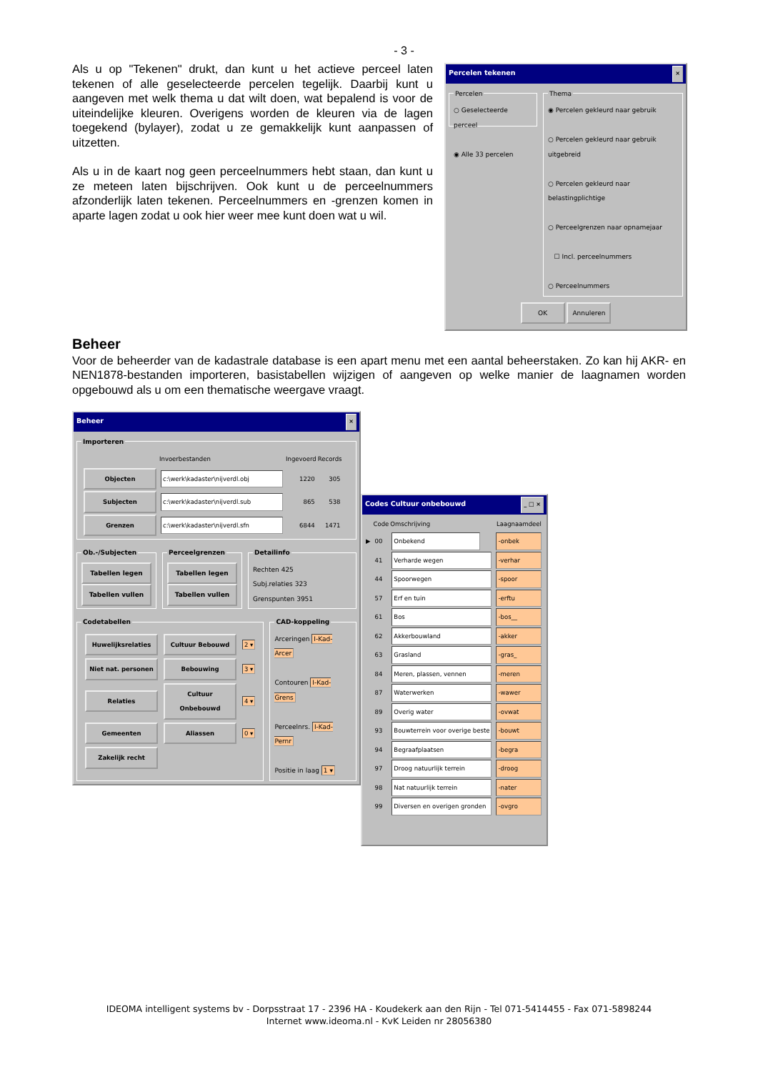- 3 -
Percelen tekenen ×
Percelen○ Geselecteerde perceel
◉ Alle 33 percelen Thema◉ Percelen gekleurd naar gebruik
○ Percelen gekleurd naar gebruik uitgebreid
○ Percelen gekleurd naar belastingplichtige
○ Perceelgrenzen naar opnamejaar
☐ Incl. perceelnummers
○ Perceelnummers
OK Annuleren
Als u op "Tekenen" drukt, dan kunt u het actieve perceel laten tekenen of alle geselecteerde percelen tegelijk. Daarbij kunt u aangeven met welk thema u dat wilt doen, wat bepalend is voor de uiteindelijke kleuren. Overigens worden de kleuren via de lagen toegekend (bylayer), zodat u ze gemakkelijk kunt aanpassen of uitzetten.
Als u in de kaart nog geen perceelnummers hebt staan, dan kunt u ze meteen laten bijschrijven. Ook kunt u de perceelnummers afzonderlijk laten tekenen. Perceelnummers en -grenzen komen in aparte lagen zodat u ook hier weer mee kunt doen wat u wil.
Beheer
Voor de beheerder van de kadastrale database is een apart menu met een aantal beheerstaken. Zo kan hij AKR- en NEN1878-bestanden importeren, basistabellen wijzigen of aangeven op welke manier de laagnamen worden opgebouwd als u om een thematische weergave vraagt.
Beheer ×
Importeren
| | Invoerbestanden | Ingevoerd | Records |
| --- | --- | --- | --- |
| Objecten | c:\werk\kadaster\nijverdl.obj | 1220 | 305 |
| Subjecten | c:\werk\kadaster\nijverdl.sub | 865 | 538 |
| Grenzen | c:\werk\kadaster\nijverdl.sfn | 6844 | 1471 |
Ob.-/Subjecten Tabellen legen
Tabellen vullen Perceelgrenzen Tabellen legen
Tabellen vullen DetailinfoRechten 425
Subj.relaties 323
Grenspunten 3951
Codetabellen
| Huwelijksrelaties | Cultuur Bebouwd | 2 ▾ |
| Niet nat. personen | Bebouwing | 3 ▾ |
| Relaties | Cultuur Onbebouwd | 4 ▾ |
| Gemeenten | Aliassen | 0 ▾ |
| Zakelijk recht | | |
CAD-koppelingArceringen I-Kad-Arcer
Contouren I-Kad-Grens
Perceelnrs. I-Kad-Pernr
Positie in laag 1 ▾
Codes Cultuur onbebouwd _ □ ×
| | Code | Omschrijving | Laagnaamdeel |
| --- | --- | --- | --- |
| ▶ | 00 | Onbekend | -onbek |
| | 41 | Verharde wegen | -verhar |
| | 44 | Spoorwegen | -spoor |
| | 57 | Erf en tuin | -erftu |
| | 61 | Bos | -bos__ |
| | 62 | Akkerbouwland | -akker |
| | 63 | Grasland | -gras_ |
| | 84 | Meren, plassen, vennen | -meren |
| | 87 | Waterwerken | -wawer |
| | 89 | Overig water | -ovwat |
| | 93 | Bouwterrein voor overige beste | -bouwt |
| | 94 | Begraafplaatsen | -begra |
| | 97 | Droog natuurlijk terrein | -droog |
| | 98 | Nat natuurlijk terrein | -nater |
| | 99 | Diversen en overigen gronden | -ovgro |
IDEOMA intelligent systems bv - Dorpsstraat 17 - 2396 HA - Koudekerk aan den Rijn - Tel 071-5414455 - Fax 071-5898244
Internet www.ideoma.nl - KvK Leiden nr 28056380